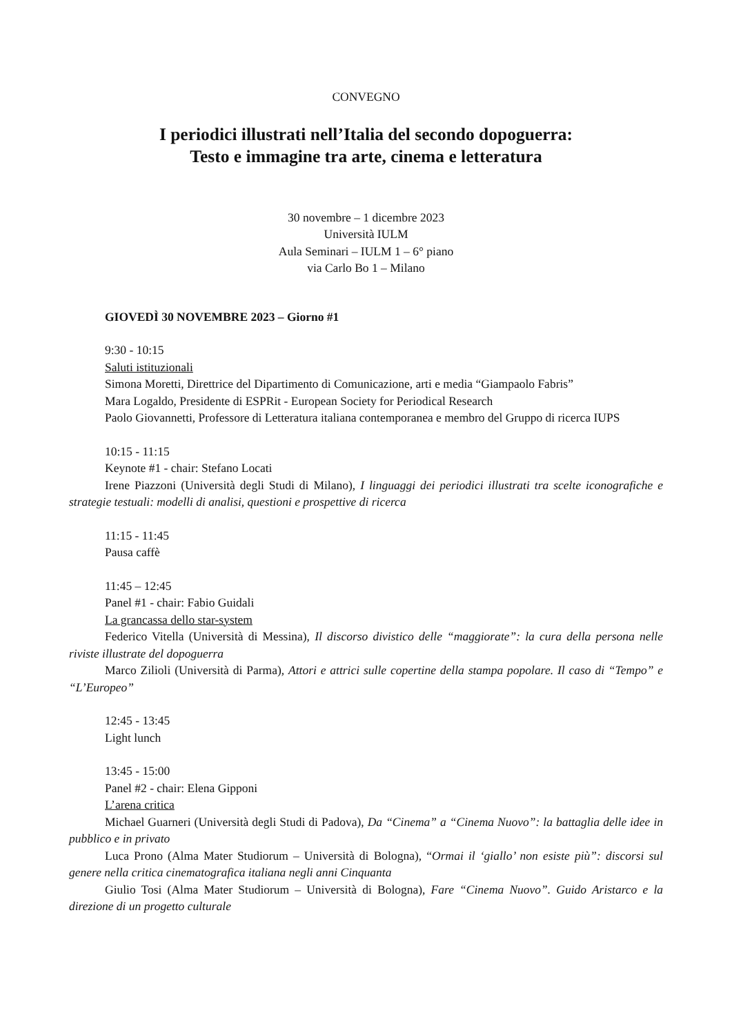CONVEGNO
I periodici illustrati nell’Italia del secondo dopoguerra:
Testo e immagine tra arte, cinema e letteratura
30 novembre – 1 dicembre 2023
Università IULM
Aula Seminari – IULM 1 – 6° piano
via Carlo Bo 1 – Milano
GIOVEDÌ 30 NOVEMBRE 2023 – Giorno #1
9:30 - 10:15
Saluti istituzionali
Simona Moretti, Direttrice del Dipartimento di Comunicazione, arti e media “Giampaolo Fabris”
Mara Logaldo, Presidente di ESPRit - European Society for Periodical Research
Paolo Giovannetti, Professore di Letteratura italiana contemporanea e membro del Gruppo di ricerca IUPS
10:15 - 11:15
Keynote #1 - chair: Stefano Locati
Irene Piazzoni (Università degli Studi di Milano), I linguaggi dei periodici illustrati tra scelte iconografiche e strategie testuali: modelli di analisi, questioni e prospettive di ricerca
11:15 - 11:45
Pausa caffè
11:45 – 12:45
Panel #1 - chair: Fabio Guidali
La grancassa dello star-system
Federico Vitella (Università di Messina), Il discorso divistico delle “maggiorate”: la cura della persona nelle riviste illustrate del dopoguerra
Marco Zilioli (Università di Parma), Attori e attrici sulle copertine della stampa popolare. Il caso di “Tempo” e “L’Europeo”
12:45 - 13:45
Light lunch
13:45 - 15:00
Panel #2 - chair: Elena Gipponi
L’arena critica
Michael Guarneri (Università degli Studi di Padova), Da “Cinema” a “Cinema Nuovo”: la battaglia delle idee in pubblico e in privato
Luca Prono (Alma Mater Studiorum – Università di Bologna), “Ormai il ‘giallo’ non esiste più”: discorsi sul genere nella critica cinematografica italiana negli anni Cinquanta
Giulio Tosi (Alma Mater Studiorum – Università di Bologna), Fare “Cinema Nuovo”. Guido Aristarco e la direzione di un progetto culturale